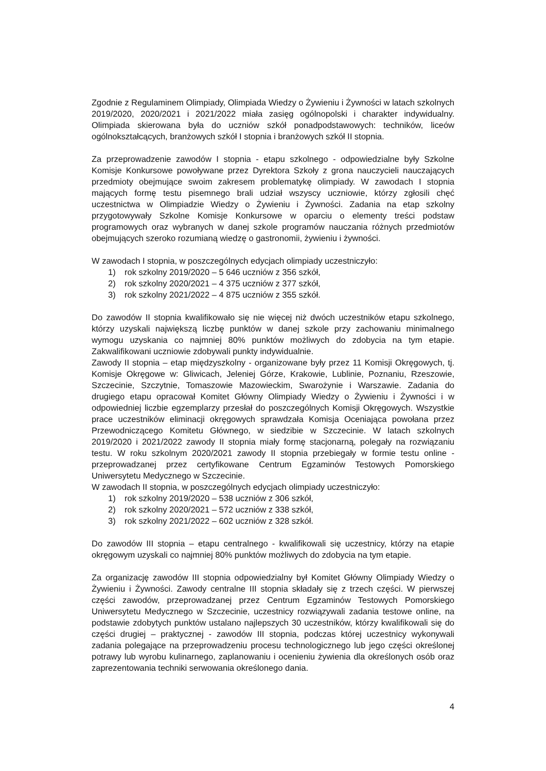Zgodnie z Regulaminem Olimpiady, Olimpiada Wiedzy o Żywieniu i Żywności w latach szkolnych 2019/2020, 2020/2021 i 2021/2022 miała zasięg ogólnopolski i charakter indywidualny. Olimpiada skierowana była do uczniów szkół ponadpodstawowych: techników, liceów ogólnokształcących, branżowych szkół I stopnia i branżowych szkół II stopnia.
Za przeprowadzenie zawodów I stopnia - etapu szkolnego - odpowiedzialne były Szkolne Komisje Konkursowe powoływane przez Dyrektora Szkoły z grona nauczycieli nauczających przedmioty obejmujące swoim zakresem problematykę olimpiady. W zawodach I stopnia mających formę testu pisemnego brali udział wszyscy uczniowie, którzy zgłosili chęć uczestnictwa w Olimpiadzie Wiedzy o Żywieniu i Żywności. Zadania na etap szkolny przygotowywały Szkolne Komisje Konkursowe w oparciu o elementy treści podstaw programowych oraz wybranych w danej szkole programów nauczania różnych przedmiotów obejmujących szeroko rozumianą wiedzę o gastronomii, żywieniu i żywności.
W zawodach I stopnia, w poszczególnych edycjach olimpiady uczestniczyło:
1) rok szkolny 2019/2020 – 5 646 uczniów z 356 szkół,
2) rok szkolny 2020/2021 – 4 375 uczniów z 377 szkół,
3) rok szkolny 2021/2022 – 4 875 uczniów z 355 szkół.
Do zawodów II stopnia kwalifikowało się nie więcej niż dwóch uczestników etapu szkolnego, którzy uzyskali największą liczbę punktów w danej szkole przy zachowaniu minimalnego wymogu uzyskania co najmniej 80% punktów możliwych do zdobycia na tym etapie. Zakwalifikowani uczniowie zdobywali punkty indywidualnie.
Zawody II stopnia – etap międzyszkolny - organizowane były przez 11 Komisji Okręgowych, tj. Komisje Okręgowe w: Gliwicach, Jeleniej Górze, Krakowie, Lublinie, Poznaniu, Rzeszowie, Szczecinie, Szczytnie, Tomaszowie Mazowieckim, Swarożynie i Warszawie. Zadania do drugiego etapu opracował Komitet Główny Olimpiady Wiedzy o Żywieniu i Żywności i w odpowiedniej liczbie egzemplarzy przesłał do poszczególnych Komisji Okręgowych. Wszystkie prace uczestników eliminacji okręgowych sprawdzała Komisja Oceniająca powołana przez Przewodniczącego Komitetu Głównego, w siedzibie w Szczecinie. W latach szkolnych 2019/2020 i 2021/2022 zawody II stopnia miały formę stacjonarną, polegały na rozwiązaniu testu. W roku szkolnym 2020/2021 zawody II stopnia przebiegały w formie testu online - przeprowadzanej przez certyfikowane Centrum Egzaminów Testowych Pomorskiego Uniwersytetu Medycznego w Szczecinie.
W zawodach II stopnia, w poszczególnych edycjach olimpiady uczestniczyło:
1) rok szkolny 2019/2020 – 538 uczniów z 306 szkół,
2) rok szkolny 2020/2021 – 572 uczniów z 338 szkół,
3) rok szkolny 2021/2022 – 602 uczniów z 328 szkół.
Do zawodów III stopnia – etapu centralnego - kwalifikowali się uczestnicy, którzy na etapie okręgowym uzyskali co najmniej 80% punktów możliwych do zdobycia na tym etapie.
Za organizację zawodów III stopnia odpowiedzialny był Komitet Główny Olimpiady Wiedzy o Żywieniu i Żywności. Zawody centralne III stopnia składały się z trzech części. W pierwszej części zawodów, przeprowadzanej przez Centrum Egzaminów Testowych Pomorskiego Uniwersytetu Medycznego w Szczecinie, uczestnicy rozwiązywali zadania testowe online, na podstawie zdobytych punktów ustalano najlepszych 30 uczestników, którzy kwalifikowali się do części drugiej – praktycznej - zawodów III stopnia, podczas której uczestnicy wykonywali zadania polegające na przeprowadzeniu procesu technologicznego lub jego części określonej potrawy lub wyrobu kulinarnego, zaplanowaniu i ocenieniu żywienia dla określonych osób oraz zaprezentowania techniki serwowania określonego dania.
4